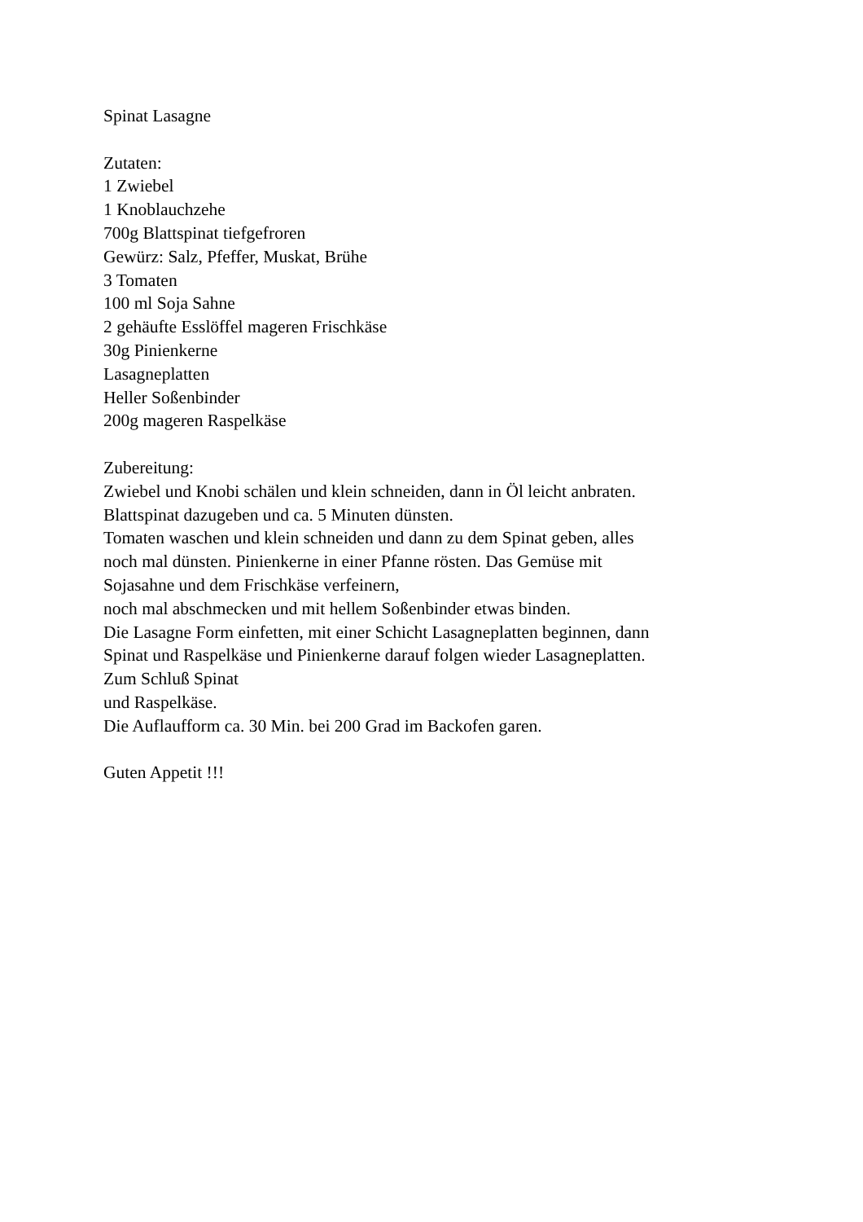Spinat Lasagne
Zutaten:
1 Zwiebel
1 Knoblauchzehe
700g Blattspinat tiefgefroren
Gewürz: Salz, Pfeffer, Muskat, Brühe
3 Tomaten
100 ml Soja Sahne
2 gehäufte Esslöffel mageren Frischkäse
30g Pinienkerne
Lasagneplatten
Heller Soßenbinder
200g mageren Raspelkäse
Zubereitung:
Zwiebel und Knobi schälen und klein schneiden, dann in Öl leicht anbraten.
Blattspinat dazugeben und ca. 5 Minuten dünsten.
Tomaten waschen und klein schneiden und dann zu dem Spinat geben, alles
noch mal dünsten. Pinienkerne in einer Pfanne rösten. Das Gemüse mit
Sojasahne und dem Frischkäse verfeinern,
noch mal abschmecken und mit hellem Soßenbinder etwas binden.
Die Lasagne Form einfetten, mit einer Schicht Lasagneplatten beginnen, dann
Spinat und Raspelkäse und Pinienkerne darauf folgen wieder Lasagneplatten.
Zum Schluß Spinat
und Raspelkäse.
Die Auflaufform ca. 30 Min. bei 200 Grad im Backofen garen.
Guten Appetit !!!